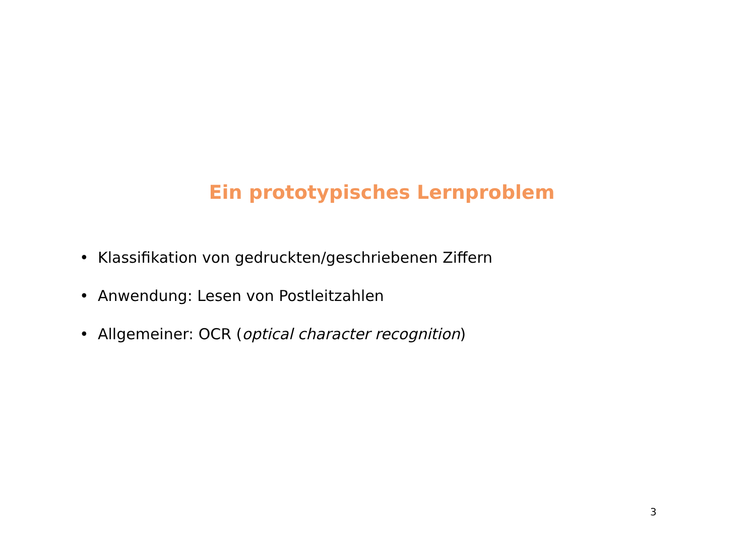Ein prototypisches Lernproblem
• Klassifikation von gedruckten/geschriebenen Ziffern
• Anwendung: Lesen von Postleitzahlen
• Allgemeiner: OCR (optical character recognition)
3